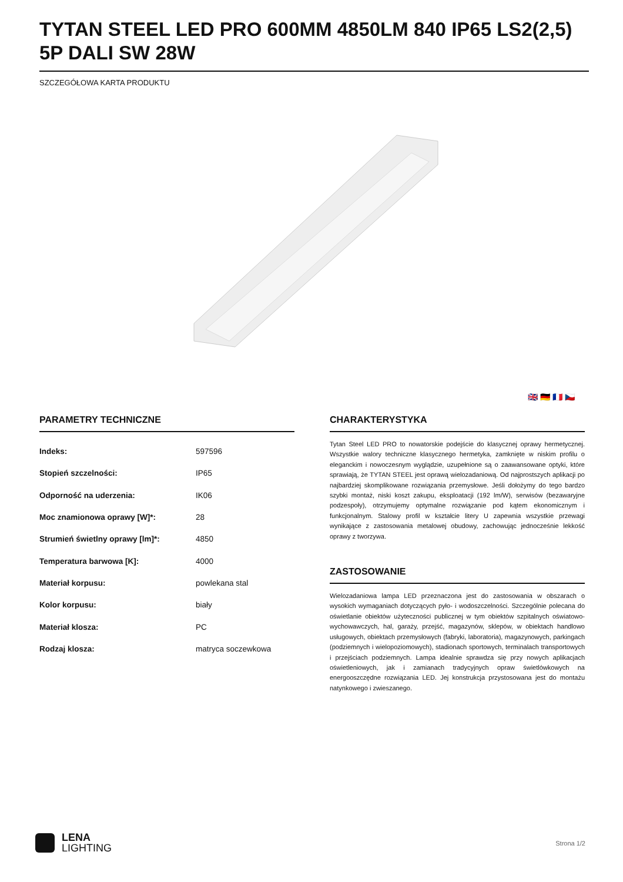TYTAN STEEL LED PRO 600MM 4850LM 840 IP65 LS2(2,5) 5P DALI SW 28W
SZCZEGÓŁOWA KARTA PRODUKTU
🇬🇧 🇩🇪 🇫🇷 🇨🇿
PARAMETRY TECHNICZNE
| Indeks: | 597596 |
| Stopień szczelności: | IP65 |
| Odporność na uderzenia: | IK06 |
| Moc znamionowa oprawy [W]*: | 28 |
| Strumień świetlny oprawy [lm]*: | 4850 |
| Temperatura barwowa [K]: | 4000 |
| Materiał korpusu: | powlekana stal |
| Kolor korpusu: | biały |
| Materiał klosza: | PC |
| Rodzaj klosza: | matryca soczewkowa |
CHARAKTERYSTYKA
Tytan Steel LED PRO to nowatorskie podejście do klasycznej oprawy hermetycznej. Wszystkie walory techniczne klasycznego hermetyka, zamknięte w niskim profilu o eleganckim i nowoczesnym wyglądzie, uzupełnione są o zaawansowane optyki, które sprawiają, że TYTAN STEEL jest oprawą wielozadaniową. Od najprostszych aplikacji po najbardziej skomplikowane rozwiązania przemysłowe. Jeśli dołożymy do tego bardzo szybki montaż, niski koszt zakupu, eksploatacji (192 lm/W), serwisów (bezawaryjne podzespoły), otrzymujemy optymalne rozwiązanie pod kątem ekonomicznym i funkcjonalnym. Stalowy profil w kształcie litery U zapewnia wszystkie przewagi wynikające z zastosowania metalowej obudowy, zachowując jednocześnie lekkość oprawy z tworzywa.
ZASTOSOWANIE
Wielozadaniowa lampa LED przeznaczona jest do zastosowania w obszarach o wysokich wymaganiach dotyczących pyło- i wodoszczelności. Szczególnie polecana do oświetlanie obiektów użyteczności publicznej w tym obiektów szpitalnych oświatowo-wychowawczych, hal, garaży, przejść, magazynów, sklepów, w obiektach handlowo usługowych, obiektach przemysłowych (fabryki, laboratoria), magazynowych, parkingach (podziemnych i wielopoziomowych), stadionach sportowych, terminalach transportowych i przejściach podziemnych. Lampa idealnie sprawdza się przy nowych aplikacjach oświetleniowych, jak i zamianach tradycyjnych opraw świetlówkowych na energooszczędne rozwiązania LED. Jej konstrukcja przystosowana jest do montażu natynkowego i zwieszanego.
LENA
LIGHTING
Strona 1/2